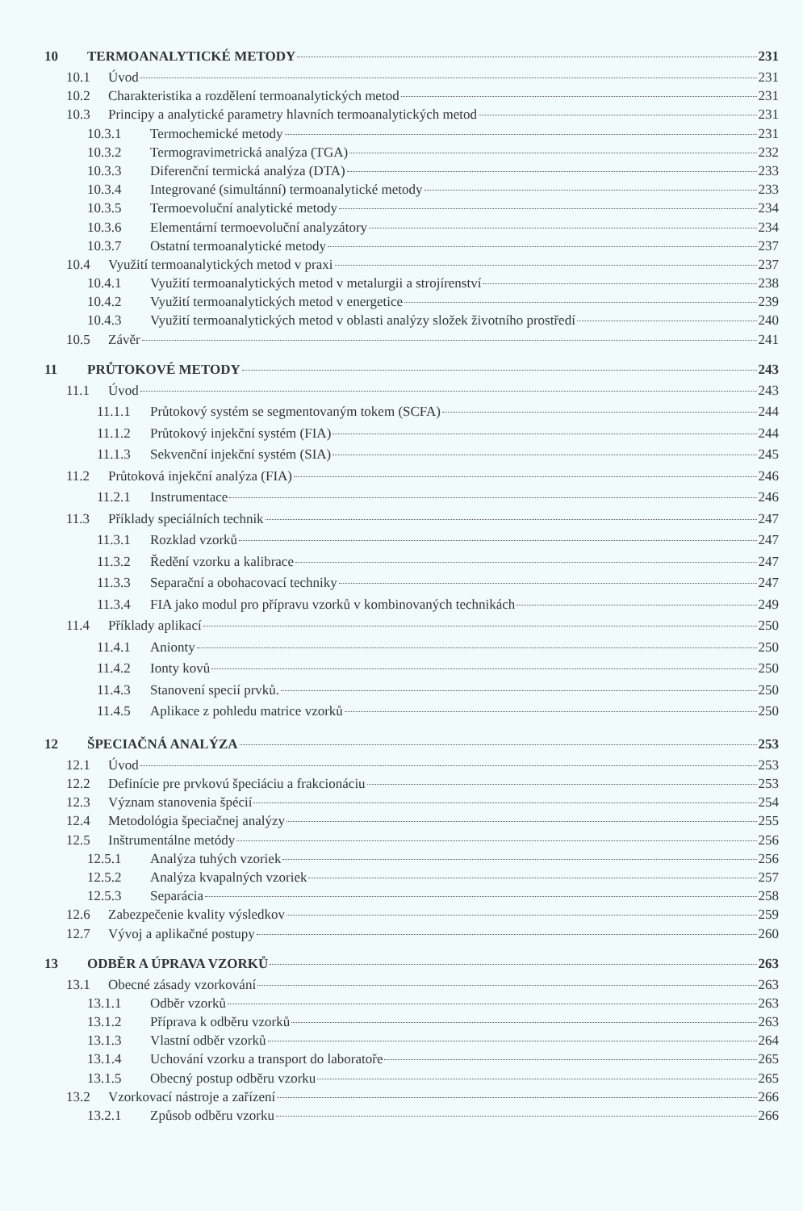10 TERMOANALYTICKÉ METODY 231
10.1 Úvod 231
10.2 Charakteristika a rozdělení termoanalytických metod 231
10.3 Principy a analytické parametry hlavních termoanalytických metod 231
10.3.1 Termochemické metody 231
10.3.2 Termogravimetrická analýza (TGA) 232
10.3.3 Diferenční termická analýza (DTA) 233
10.3.4 Integrované (simultánní) termoanalytické metody 233
10.3.5 Termoevoluční analytické metody 234
10.3.6 Elementární termoevoluční analyzátory 234
10.3.7 Ostatní termoanalytické metody 237
10.4 Využití termoanalytických metod v praxi 237
10.4.1 Využití termoanalytických metod v metalurgii a strojírenství 238
10.4.2 Využití termoanalytických metod v energetice 239
10.4.3 Využití termoanalytických metod v oblasti analýzy složek životního prostředí 240
10.5 Závěr 241
11 PRŮTOKOVÉ METODY 243
11.1 Úvod 243
11.1.1 Průtokový systém se segmentovaným tokem (SCFA) 244
11.1.2 Průtokový injekční systém (FIA) 244
11.1.3 Sekvenční injekční systém (SIA) 245
11.2 Průtoková injekční analýza (FIA) 246
11.2.1 Instrumentace 246
11.3 Příklady speciálních technik 247
11.3.1 Rozklad vzorků 247
11.3.2 Ředění vzorku a kalibrace 247
11.3.3 Separační a obohacovací techniky 247
11.3.4 FIA jako modul pro přípravu vzorků v kombinovaných technikách 249
11.4 Příklady aplikací 250
11.4.1 Anionty 250
11.4.2 Ionty kovů 250
11.4.3 Stanovení specií prvků. 250
11.4.5 Aplikace z pohledu matrice vzorků 250
12 ŠPECIAČNÁ ANALÝZA 253
12.1 Úvod 253
12.2 Definície pre prvkovú špeciáciu a frakcionáciu 253
12.3 Význam stanovenia špécií 254
12.4 Metodológia špeciačnej analýzy 255
12.5 Inštrumentálne metódy 256
12.5.1 Analýza tuhých vzoriek 256
12.5.2 Analýza kvapalných vzoriek 257
12.5.3 Separácia 258
12.6 Zabezpečenie kvality výsledkov 259
12.7 Vývoj a aplikačné postupy 260
13 ODBĚR A ÚPRAVA VZORKŮ 263
13.1 Obecné zásady vzorkování 263
13.1.1 Odběr vzorků 263
13.1.2 Příprava k odběru vzorků 263
13.1.3 Vlastní odběr vzorků 264
13.1.4 Uchování vzorku a transport do laboratoře 265
13.1.5 Obecný postup odběru vzorku 265
13.2 Vzorkovací nástroje a zařízení 266
13.2.1 Způsob odběru vzorku 266